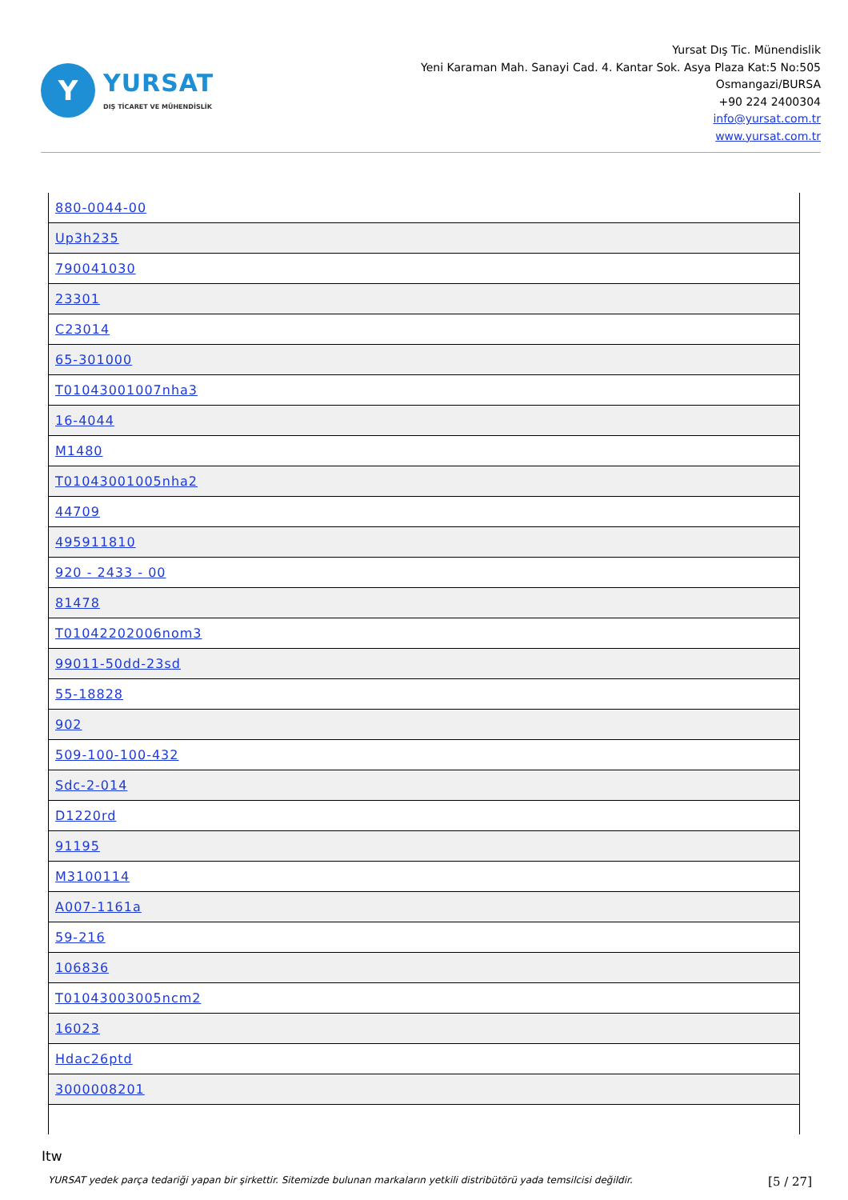Y
YURSAT
DIŞ TİCARET VE MÜHENDİSLİK
Yursat Dış Tic. Münendislik
Yeni Karaman Mah. Sanayi Cad. 4. Kantar Sok. Asya Plaza Kat:5 No:505
Osmangazi/BURSA
+90 224 2400304
info@yursat.com.tr
www.yursat.com.tr
| 880-0044-00 |
| Up3h235 |
| 790041030 |
| 23301 |
| C23014 |
| 65-301000 |
| T01043001007nha3 |
| 16-4044 |
| M1480 |
| T01043001005nha2 |
| 44709 |
| 495911810 |
| 920 - 2433 - 00 |
| 81478 |
| T01042202006nom3 |
| 99011-50dd-23sd |
| 55-18828 |
| 902 |
| 509-100-100-432 |
| Sdc-2-014 |
| D1220rd |
| 91195 |
| M3100114 |
| A007-1161a |
| 59-216 |
| 106836 |
| T01043003005ncm2 |
| 16023 |
| Hdac26ptd |
| 3000008201 |
Itw
YURSAT yedek parça tedariği yapan bir şirkettir. Sitemizde bulunan markaların yetkili distribütörü yada temsilcisi değildir. [5 / 27]